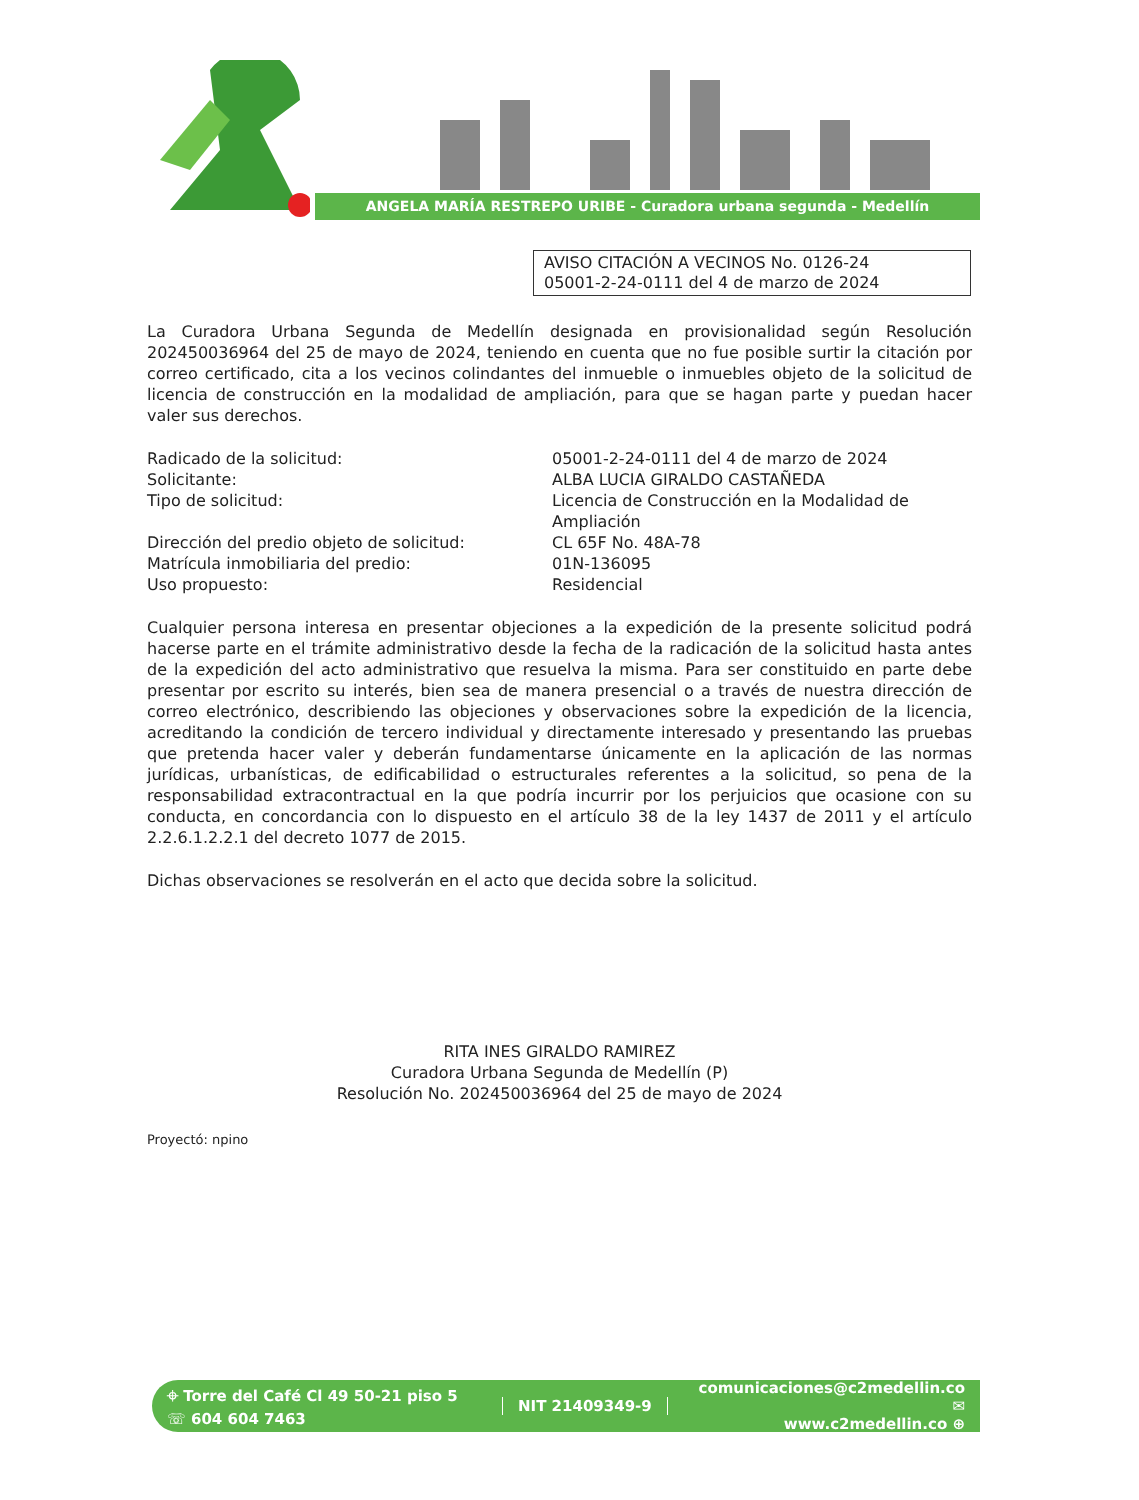ANGELA MARÍA RESTREPO URIBE - Curadora urbana segunda - Medellín
AVISO CITACIÓN A VECINOS No. 0126-24
05001-2-24-0111 del 4 de marzo de 2024
La Curadora Urbana Segunda de Medellín designada en provisionalidad según Resolución 202450036964 del 25 de mayo de 2024, teniendo en cuenta que no fue posible surtir la citación por correo certificado, cita a los vecinos colindantes del inmueble o inmuebles objeto de la solicitud de licencia de construcción en la modalidad de ampliación, para que se hagan parte y puedan hacer valer sus derechos.
| Radicado de la solicitud: | 05001-2-24-0111 del 4 de marzo de 2024 |
| Solicitante: | ALBA LUCIA GIRALDO CASTAÑEDA |
| Tipo de solicitud: | Licencia de Construcción en la Modalidad de Ampliación |
| Dirección del predio objeto de solicitud: | CL 65F No. 48A-78 |
| Matrícula inmobiliaria del predio: | 01N-136095 |
| Uso propuesto: | Residencial |
Cualquier persona interesa en presentar objeciones a la expedición de la presente solicitud podrá hacerse parte en el trámite administrativo desde la fecha de la radicación de la solicitud hasta antes de la expedición del acto administrativo que resuelva la misma. Para ser constituido en parte debe presentar por escrito su interés, bien sea de manera presencial o a través de nuestra dirección de correo electrónico, describiendo las objeciones y observaciones sobre la expedición de la licencia, acreditando la condición de tercero individual y directamente interesado y presentando las pruebas que pretenda hacer valer y deberán fundamentarse únicamente en la aplicación de las normas jurídicas, urbanísticas, de edificabilidad o estructurales referentes a la solicitud, so pena de la responsabilidad extracontractual en la que podría incurrir por los perjuicios que ocasione con su conducta, en concordancia con lo dispuesto en el artículo 38 de la ley 1437 de 2011 y el artículo 2.2.6.1.2.2.1 del decreto 1077 de 2015.
Dichas observaciones se resolverán en el acto que decida sobre la solicitud.
RITA INES GIRALDO RAMIREZ
Curadora Urbana Segunda de Medellín (P)
Resolución No. 202450036964 del 25 de mayo de 2024
Proyectó: npino
⌖ Torre del Café Cl 49 50-21 piso 5
☏ 604 604 7463
NIT 21409349-9
comunicaciones@c2medellin.co ✉
www.c2medellin.co ⊕